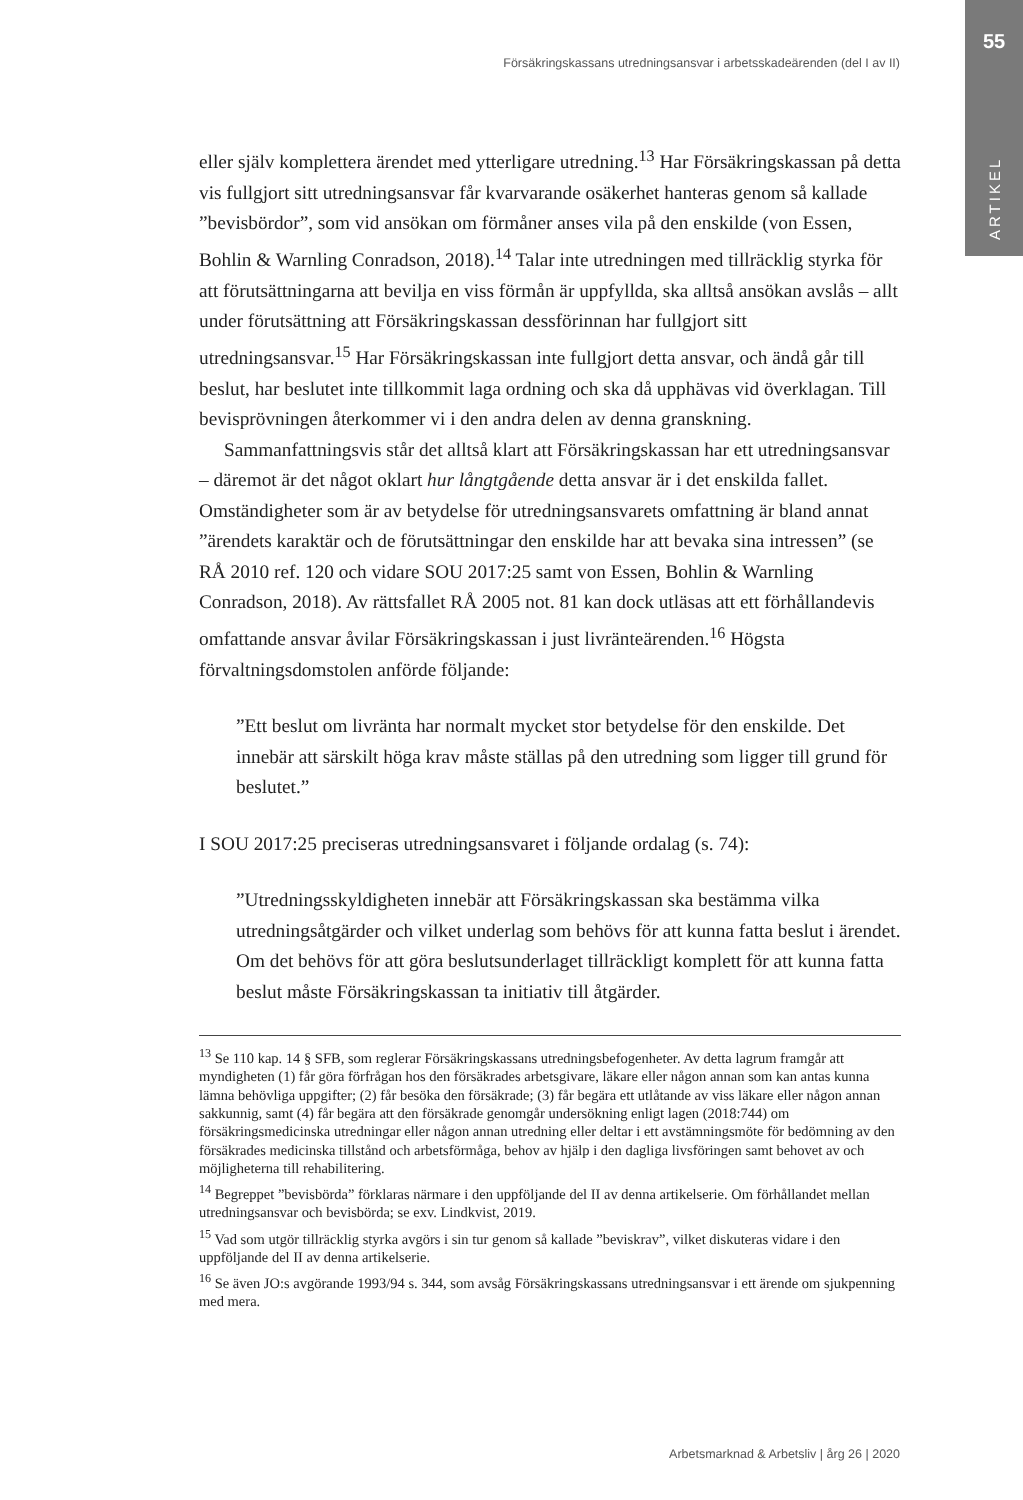55
ARTIKEL
Försäkringskassans utredningsansvar i arbetsskadeärenden (del I av II)
eller själv komplettera ärendet med ytterligare utredning.<sup>13</sup> Har Försäkringskassan på detta vis fullgjort sitt utredningsansvar får kvarvarande osäkerhet hanteras genom så kallade ”bevisbördor”, som vid ansökan om förmåner anses vila på den enskilde (von Essen, Bohlin & Warnling Conradson, 2018).<sup>14</sup> Talar inte utredningen med tillräcklig styrka för att förutsättningarna att bevilja en viss förmån är uppfyllda, ska alltså ansökan avslås – allt under förutsättning att Försäkringskassan dessförinnan har fullgjort sitt utredningsansvar.<sup>15</sup> Har Försäkringskassan inte fullgjort detta ansvar, och ändå går till beslut, har beslutet inte tillkommit laga ordning och ska då upphävas vid överklagan. Till bevisprövningen återkommer vi i den andra delen av denna granskning.
Sammanfattningsvis står det alltså klart att Försäkringskassan har ett utredningsansvar – däremot är det något oklart hur långtgående detta ansvar är i det enskilda fallet. Omständigheter som är av betydelse för utredningsansvarets omfattning är bland annat ”ärendets karaktär och de förutsättningar den enskilde har att bevaka sina intressen” (se RÅ 2010 ref. 120 och vidare SOU 2017:25 samt von Essen, Bohlin & Warnling Conradson, 2018). Av rättsfallet RÅ 2005 not. 81 kan dock utläsas att ett förhållandevis omfattande ansvar åvilar Försäkringskassan i just livränteärenden.<sup>16</sup> Högsta förvaltningsdomstolen anförde följande:
”Ett beslut om livränta har normalt mycket stor betydelse för den enskilde. Det innebär att särskilt höga krav måste ställas på den utredning som ligger till grund för beslutet.”
I SOU 2017:25 preciseras utredningsansvaret i följande ordalag (s. 74):
”Utredningsskyldigheten innebär att Försäkringskassan ska bestämma vilka utredningsåtgärder och vilket underlag som behövs för att kunna fatta beslut i ärendet. Om det behövs för att göra beslutsunderlaget tillräckligt komplett för att kunna fatta beslut måste Försäkringskassan ta initiativ till åtgärder.
<sup>13</sup> Se 110 kap. 14 § SFB, som reglerar Försäkringskassans utredningsbefogenheter. Av detta lagrum framgår att myndigheten (1) får göra förfrågan hos den försäkrades arbetsgivare, läkare eller någon annan som kan antas kunna lämna behövliga uppgifter; (2) får besöka den försäkrade; (3) får begära ett utlåtande av viss läkare eller någon annan sakkunnig, samt (4) får begära att den försäkrade genomgår undersökning enligt lagen (2018:744) om försäkringsmedicinska utredningar eller någon annan utredning eller deltar i ett avstämningsmöte för bedömning av den försäkrades medicinska tillstånd och arbetsförmåga, behov av hjälp i den dagliga livsföringen samt behovet av och möjligheterna till rehabilitering.
<sup>14</sup> Begreppet ”bevisbörda” förklaras närmare i den uppföljande del II av denna artikelserie. Om förhållandet mellan utredningsansvar och bevisbörda; se exv. Lindkvist, 2019.
<sup>15</sup> Vad som utgör tillräcklig styrka avgörs i sin tur genom så kallade ”beviskrav”, vilket diskuteras vidare i den uppföljande del II av denna artikelserie.
<sup>16</sup> Se även JO:s avgörande 1993/94 s. 344, som avsåg Försäkringskassans utredningsansvar i ett ärende om sjukpenning med mera.
Arbetsmarknad & Arbetsliv | årg 26 | 2020